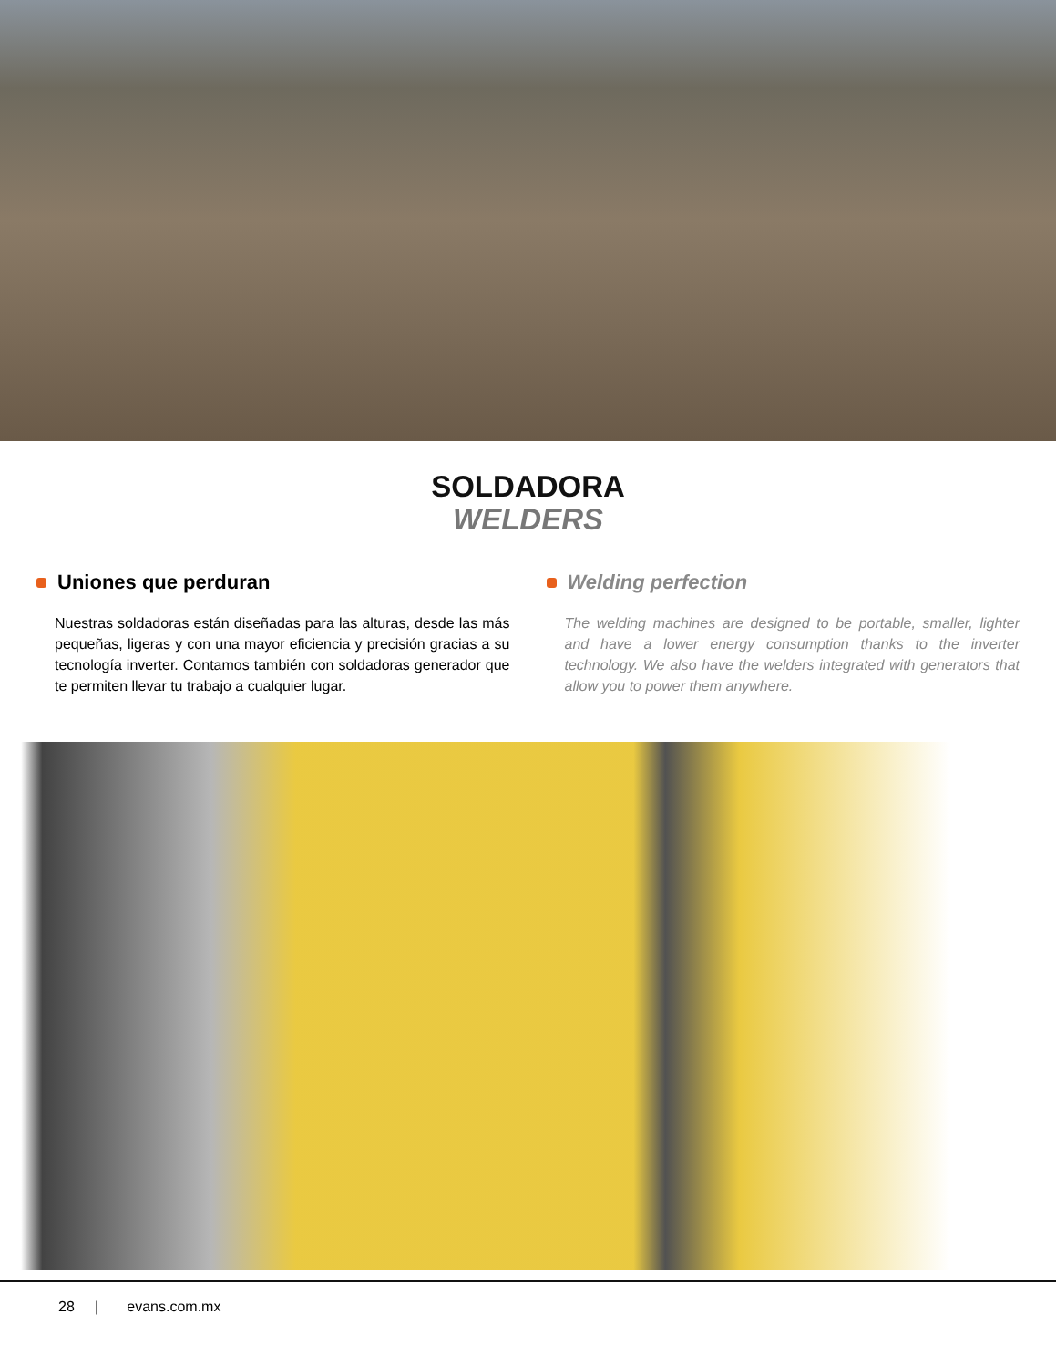SOLDADORA
WELDERS
Uniones que perduran
Nuestras soldadoras están diseñadas para las alturas, desde las más pequeñas, ligeras y con una mayor eficiencia y precisión gracias a su tecnología inverter. Contamos también con soldadoras generador que te permiten llevar tu trabajo a cualquier lugar.
Welding perfection
The welding machines are designed to be portable, smaller, lighter and have a lower energy consumption thanks to the inverter technology. We also have the welders integrated with generators that allow you to power them anywhere.
28 | evans.com.mx